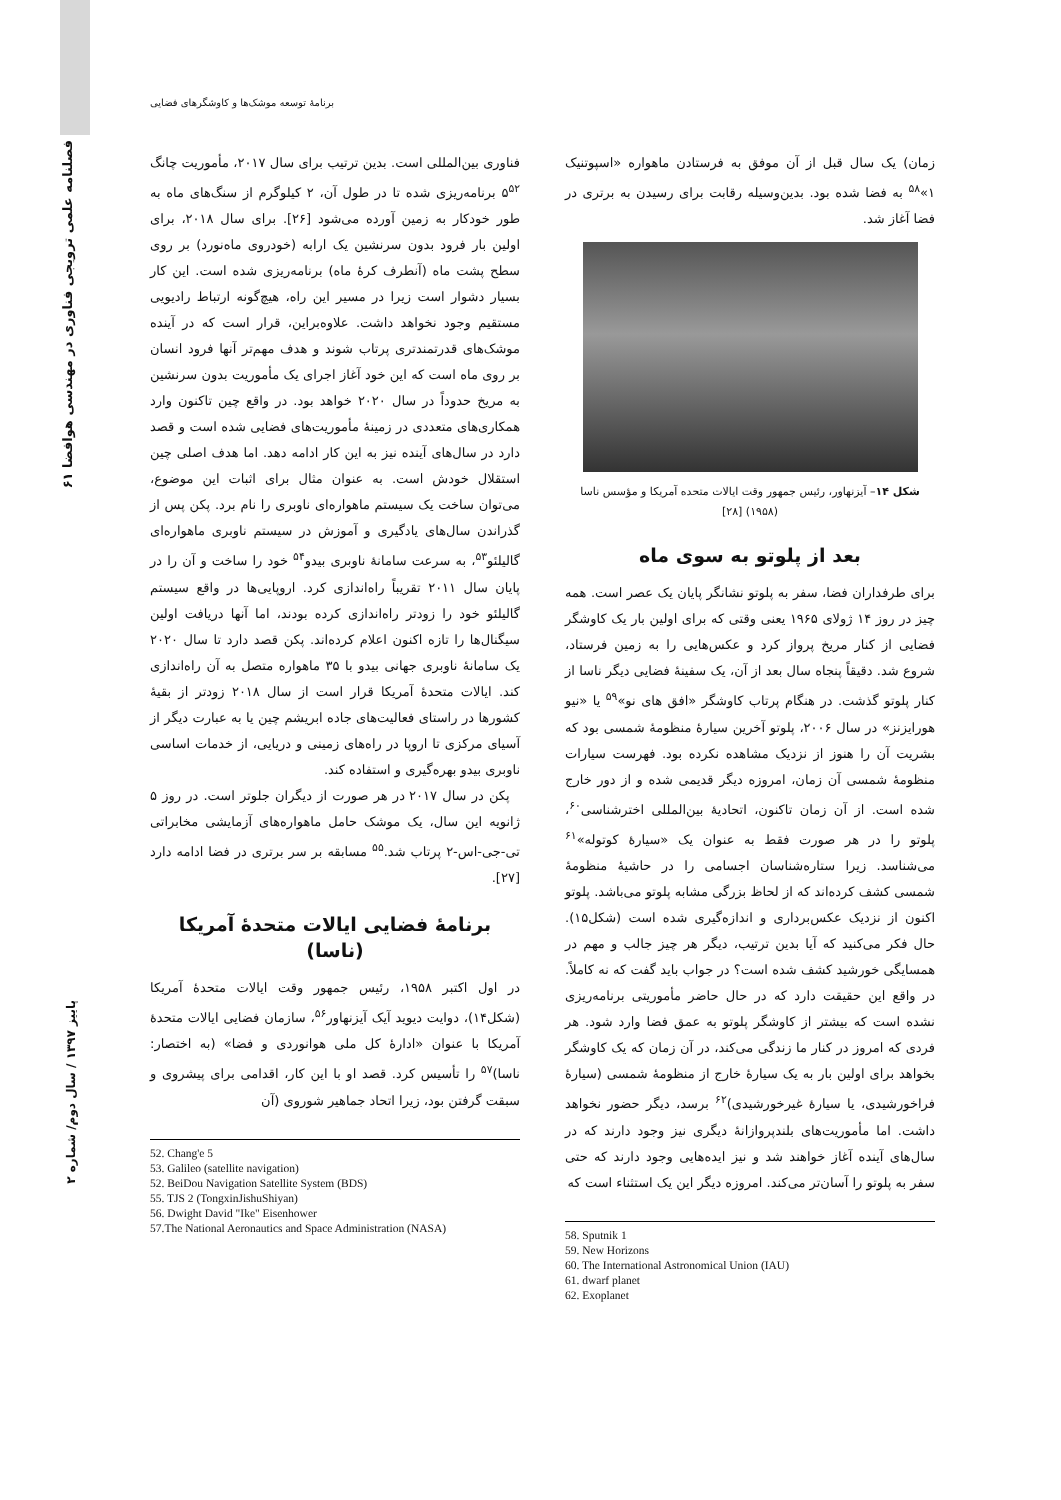۶۱ فصلنامه علمی ترویجی فناوری در مهندسی هوافضا
برنامۀ توسعه موشک‌ها و کاوشگرهای فضایی
فناوری بین‌المللی است. بدین ترتیب برای سال ۲۰۱۷، مأموریت چانگ ۵<sup>۵۲</sup> برنامه‌ریزی شده تا در طول آن، ۲ کیلوگرم از سنگ‌های ماه به طور خودکار به زمین آورده می‌شود [۲۶]. برای سال ۲۰۱۸، برای اولین بار فرود بدون سرنشین یک ارابه (خودروی ماه‌نورد) بر روی سطح پشت ماه (آنطرف کرۀ ماه) برنامه‌ریزی شده است. این کار بسیار دشوار است زیرا در مسیر این راه، هیچ‌گونه ارتباط رادیویی مستقیم وجود نخواهد داشت. علاوه‌براین، قرار است که در آینده موشک‌های قدرتمندتری پرتاب شوند و هدف مهم‌تر آنها فرود انسان بر روی ماه است که این خود آغاز اجرای یک مأموریت بدون سرنشین به مریخ حدوداً در سال ۲۰۲۰ خواهد بود. در واقع چین تاکنون وارد همکاری‌های متعددی در زمینۀ مأموریت‌های فضایی شده است و قصد دارد در سال‌های آینده نیز به این کار ادامه دهد. اما هدف اصلی چین استقلال خودش است. به عنوان مثال برای اثبات این موضوع، می‌توان ساخت یک سیستم ماهواره‌ای ناوبری را نام برد. پکن پس از گذراندن سال‌های یادگیری و آموزش در سیستم ناوبری ماهواره‌ای گالیلئو<sup>۵۳</sup>، به سرعت سامانۀ ناوبری بیدو<sup>۵۴</sup> خود را ساخت و آن را در پایان سال ۲۰۱۱ تقریباً راه‌اندازی کرد. اروپایی‌ها در واقع سیستم گالیلئو خود را زودتر راه‌اندازی کرده بودند، اما آنها دریافت اولین سیگنال‌ها را تازه اکنون اعلام کرده‌اند. پکن قصد دارد تا سال ۲۰۲۰ یک سامانۀ ناوبری جهانی بیدو با ۳۵ ماهواره متصل به آن راه‌اندازی کند. ایالات متحدۀ آمریکا قرار است از سال ۲۰۱۸ زودتر از بقیۀ کشورها در راستای فعالیت‌های جاده ابریشم چین یا به عبارت دیگر از آسیای مرکزی تا اروپا در راه‌های زمینی و دریایی، از خدمات اساسی ناوبری بیدو بهره‌گیری و استفاده کند.
پکن در سال ۲۰۱۷ در هر صورت از دیگران جلوتر است. در روز ۵ ژانویه این سال، یک موشک حامل ماهواره‌های آزمایشی مخابراتی تی-جی-اس-۲ پرتاب شد.<sup>۵۵</sup> مسابقه بر سر برتری در فضا ادامه دارد [۲۷].
برنامۀ فضایی ایالات متحدۀ آمریکا (ناسا)
در اول اکتبر ۱۹۵۸، رئیس جمهور وقت ایالات متحدۀ آمریکا (شکل۱۴)، دوایت دیوید آیک آیزنهاور<sup>۵۶</sup>، سازمان فضایی ایالات متحدۀ آمریکا با عنوان «ادارۀ کل ملی هوانوردی و فضا» (به اختصار: ناسا)<sup>۵۷</sup> را تأسیس کرد. قصد او با این کار، اقدامی برای پیشروی و سبقت گرفتن بود، زیرا اتحاد جماهیر شوروی (آن
52. Chang'e 5
53. Galileo (satellite navigation)
52. BeiDou Navigation Satellite System (BDS)
55. TJS 2 (TongxinJishuShiyan)
56. Dwight David "Ike" Eisenhower
57.The National Aeronautics and Space Administration (NASA)
زمان) یک سال قبل از آن موفق به فرستادن ماهواره «اسپوتنیک ۱»<sup>۵۸</sup> به فضا شده بود. بدین‌وسیله رقابت برای رسیدن به برتری در فضا آغاز شد.
شکل ۱۴– آیزنهاور، رئیس جمهور وقت ایالات متحده آمریکا و مؤسس ناسا (۱۹۵۸) [۲۸]
بعد از پلوتو به سوی ماه
برای طرفداران فضا، سفر به پلوتو نشانگر پایان یک عصر است. همه چیز در روز ۱۴ ژولای ۱۹۶۵ یعنی وقتی که برای اولین بار یک کاوشگر فضایی از کنار مریخ پرواز کرد و عکس‌هایی را به زمین فرستاد، شروع شد. دقیقاً پنجاه سال بعد از آن، یک سفینۀ فضایی دیگر ناسا از کنار پلوتو گذشت. در هنگام پرتاب کاوشگر «افق های نو»<sup>۵۹</sup> یا «نیو هورایزنز» در سال ۲۰۰۶، پلوتو آخرین سیارۀ منظومۀ شمسی بود که بشریت آن را هنوز از نزدیک مشاهده نکرده بود. فهرست سیارات منظومۀ شمسی آن زمان، امروزه دیگر قدیمی شده و از دور خارج شده است. از آن زمان تاکنون، اتحادیۀ بین‌المللی اخترشناسی<sup>۶۰</sup>، پلوتو را در هر صورت فقط به عنوان یک «سیارۀ کوتوله»<sup>۶۱</sup> می‌شناسد. زیرا ستاره‌شناسان اجسامی را در حاشیۀ منظومۀ شمسی کشف کرده‌اند که از لحاظ بزرگی مشابه پلوتو می‌باشد. پلوتو اکنون از نزدیک عکس‌برداری و اندازه‌گیری شده است (شکل۱۵). حال فکر می‌کنید که آیا بدین ترتیب، دیگر هر چیز جالب و مهم در همسایگی خورشید کشف شده است؟ در جواب باید گفت که نه کاملاً. در واقع این حقیقت دارد که در حال حاضر مأموریتی برنامه‌ریزی نشده است که بیشتر از کاوشگر پلوتو به عمق فضا وارد شود. هر فردی که امروز در کنار ما زندگی می‌کند، در آن زمان که یک کاوشگر بخواهد برای اولین بار به یک سیارۀ خارج از منظومۀ شمسی (سیارۀ فراخورشیدی، یا سیارۀ غیرخورشیدی)<sup>۶۲</sup> برسد، دیگر حضور نخواهد داشت. اما مأموریت‌های بلندپروازانۀ دیگری نیز وجود دارند که در سال‌های آینده آغاز خواهند شد و نیز ایده‌هایی وجود دارند که حتی سفر به پلوتو را آسان‌تر می‌کند. امروزه دیگر این یک استثناء است که
58. Sputnik 1
59. New Horizons
60. The International Astronomical Union (IAU)
61. dwarf planet
62. Exoplanet
پاییز ۱۳۹۷ / سال دوم/ شماره ۲